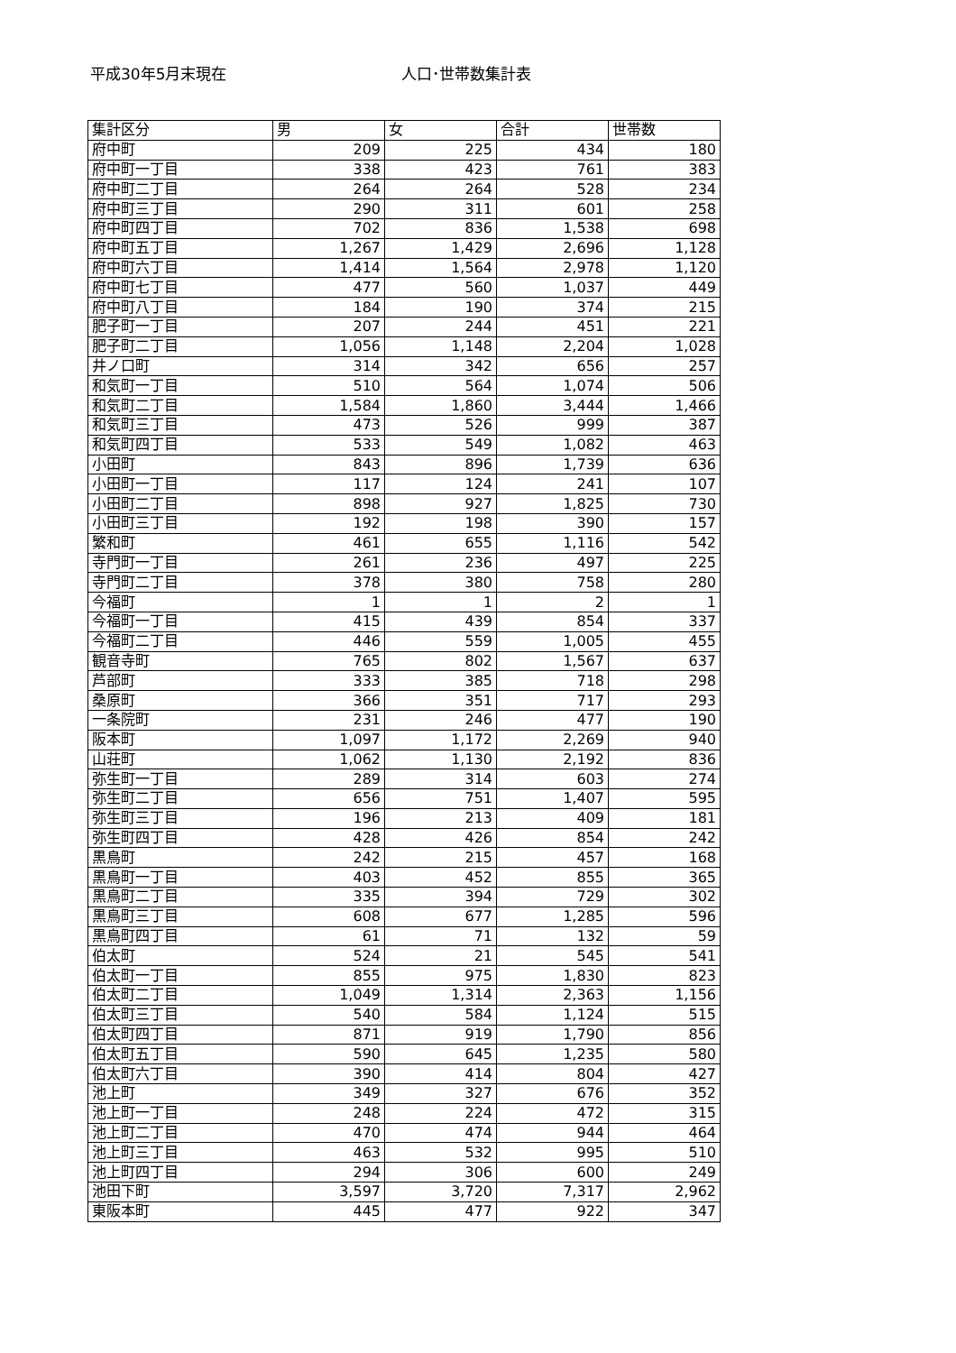平成30年5月末現在 人口･世帯数集計表
| 集計区分 | 男 | 女 | 合計 | 世帯数 |
| --- | --- | --- | --- | --- |
| 府中町 | 209 | 225 | 434 | 180 |
| 府中町一丁目 | 338 | 423 | 761 | 383 |
| 府中町二丁目 | 264 | 264 | 528 | 234 |
| 府中町三丁目 | 290 | 311 | 601 | 258 |
| 府中町四丁目 | 702 | 836 | 1,538 | 698 |
| 府中町五丁目 | 1,267 | 1,429 | 2,696 | 1,128 |
| 府中町六丁目 | 1,414 | 1,564 | 2,978 | 1,120 |
| 府中町七丁目 | 477 | 560 | 1,037 | 449 |
| 府中町八丁目 | 184 | 190 | 374 | 215 |
| 肥子町一丁目 | 207 | 244 | 451 | 221 |
| 肥子町二丁目 | 1,056 | 1,148 | 2,204 | 1,028 |
| 井ノ口町 | 314 | 342 | 656 | 257 |
| 和気町一丁目 | 510 | 564 | 1,074 | 506 |
| 和気町二丁目 | 1,584 | 1,860 | 3,444 | 1,466 |
| 和気町三丁目 | 473 | 526 | 999 | 387 |
| 和気町四丁目 | 533 | 549 | 1,082 | 463 |
| 小田町 | 843 | 896 | 1,739 | 636 |
| 小田町一丁目 | 117 | 124 | 241 | 107 |
| 小田町二丁目 | 898 | 927 | 1,825 | 730 |
| 小田町三丁目 | 192 | 198 | 390 | 157 |
| 繁和町 | 461 | 655 | 1,116 | 542 |
| 寺門町一丁目 | 261 | 236 | 497 | 225 |
| 寺門町二丁目 | 378 | 380 | 758 | 280 |
| 今福町 | 1 | 1 | 2 | 1 |
| 今福町一丁目 | 415 | 439 | 854 | 337 |
| 今福町二丁目 | 446 | 559 | 1,005 | 455 |
| 観音寺町 | 765 | 802 | 1,567 | 637 |
| 芦部町 | 333 | 385 | 718 | 298 |
| 桑原町 | 366 | 351 | 717 | 293 |
| 一条院町 | 231 | 246 | 477 | 190 |
| 阪本町 | 1,097 | 1,172 | 2,269 | 940 |
| 山荘町 | 1,062 | 1,130 | 2,192 | 836 |
| 弥生町一丁目 | 289 | 314 | 603 | 274 |
| 弥生町二丁目 | 656 | 751 | 1,407 | 595 |
| 弥生町三丁目 | 196 | 213 | 409 | 181 |
| 弥生町四丁目 | 428 | 426 | 854 | 242 |
| 黒鳥町 | 242 | 215 | 457 | 168 |
| 黒鳥町一丁目 | 403 | 452 | 855 | 365 |
| 黒鳥町二丁目 | 335 | 394 | 729 | 302 |
| 黒鳥町三丁目 | 608 | 677 | 1,285 | 596 |
| 黒鳥町四丁目 | 61 | 71 | 132 | 59 |
| 伯太町 | 524 | 21 | 545 | 541 |
| 伯太町一丁目 | 855 | 975 | 1,830 | 823 |
| 伯太町二丁目 | 1,049 | 1,314 | 2,363 | 1,156 |
| 伯太町三丁目 | 540 | 584 | 1,124 | 515 |
| 伯太町四丁目 | 871 | 919 | 1,790 | 856 |
| 伯太町五丁目 | 590 | 645 | 1,235 | 580 |
| 伯太町六丁目 | 390 | 414 | 804 | 427 |
| 池上町 | 349 | 327 | 676 | 352 |
| 池上町一丁目 | 248 | 224 | 472 | 315 |
| 池上町二丁目 | 470 | 474 | 944 | 464 |
| 池上町三丁目 | 463 | 532 | 995 | 510 |
| 池上町四丁目 | 294 | 306 | 600 | 249 |
| 池田下町 | 3,597 | 3,720 | 7,317 | 2,962 |
| 東阪本町 | 445 | 477 | 922 | 347 |